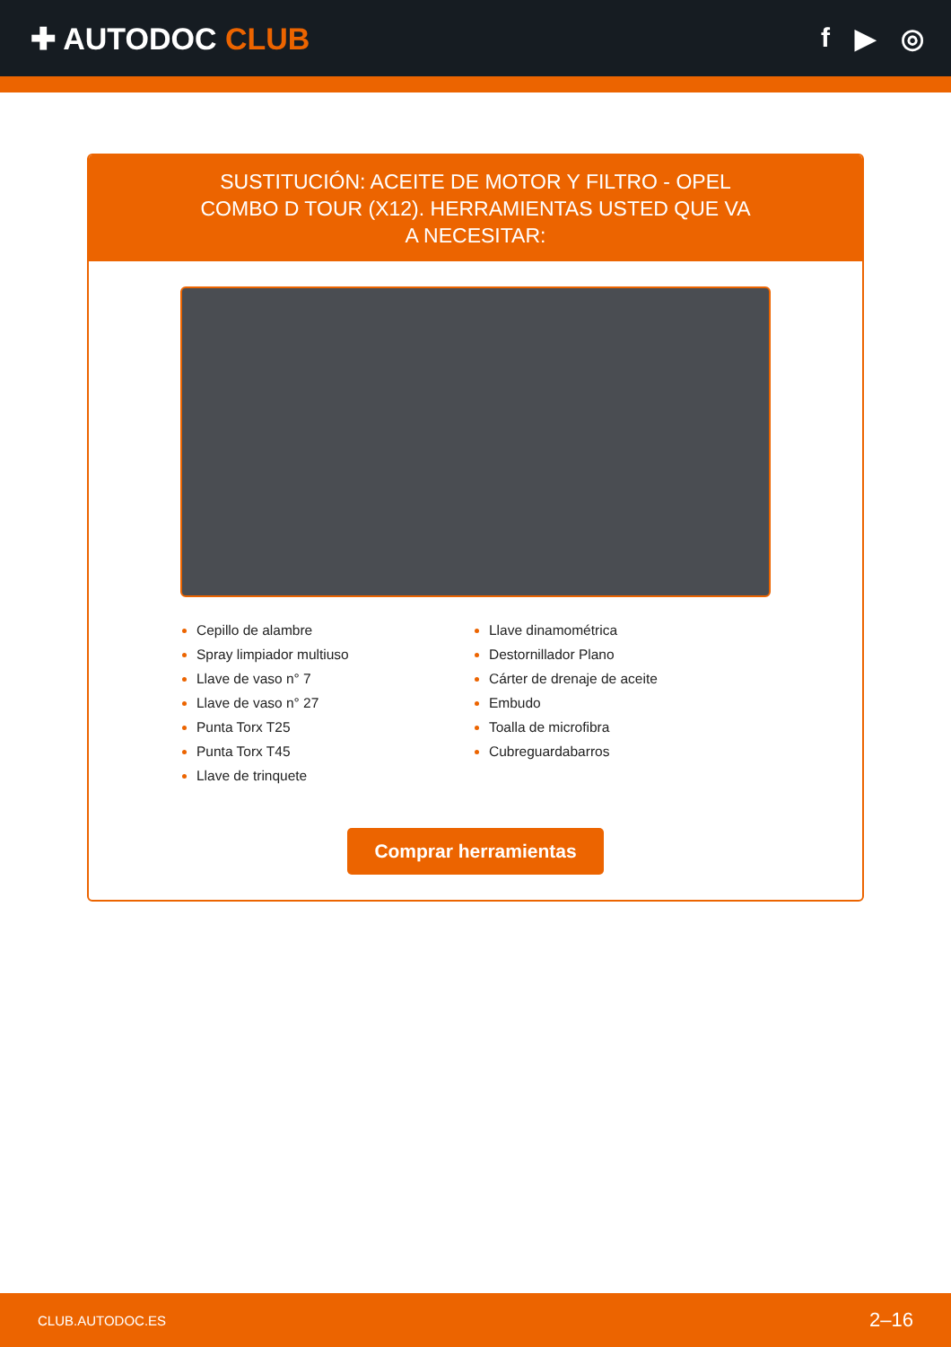✚ AUTODOC CLUB f ▶ ◎
SUSTITUCIÓN: ACEITE DE MOTOR Y FILTRO - OPEL COMBO D TOUR (X12). HERRAMIENTAS USTED QUE VA A NECESITAR:
Cepillo de alambre
Spray limpiador multiuso
Llave de vaso n° 7
Llave de vaso n° 27
Punta Torx T25
Punta Torx T45
Llave de trinquete
Llave dinamométrica
Destornillador Plano
Cárter de drenaje de aceite
Embudo
Toalla de microfibra
Cubreguardabarros
Comprar herramientas
CLUB.AUTODOC.ES 2–16